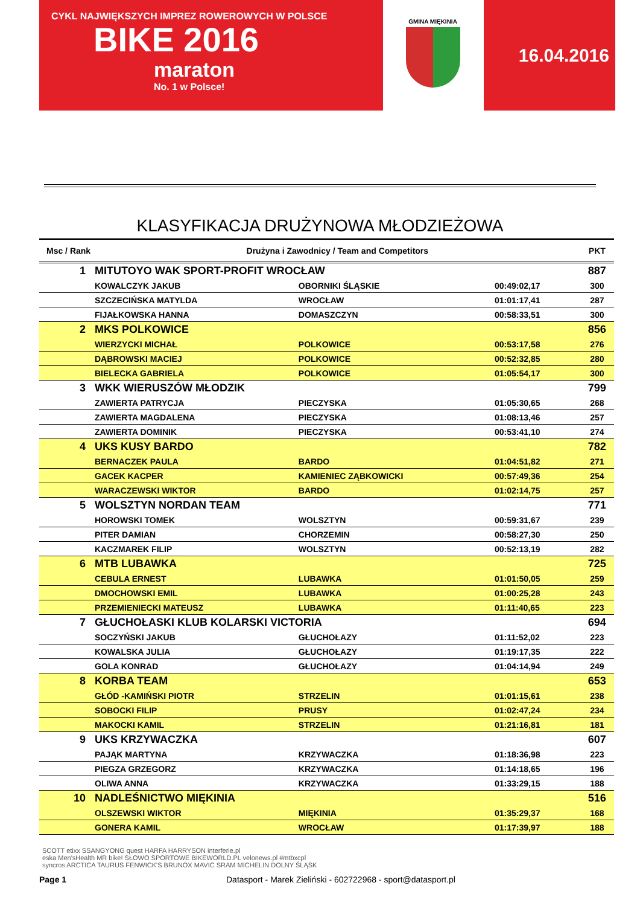CYKL NAJWIĘKSZYCH IMPREZ ROWEROWYCH W POLSCE
BIKE 2016
maraton
No. 1 w Polsce!
GMINA MIĘKINIA
16.04.2016
KLASYFIKACJA DRUŻYNOWA MŁODZIEŻOWA
| Msc / Rank | Drużyna i Zawodnicy / Team and Competitors | | | PKT |
| --- | --- | --- | --- | --- |
| 1 | MITUTOYO WAK SPORT-PROFIT WROCŁAW | | | 887 |
| | KOWALCZYK JAKUB | OBORNIKI ŚLĄSKIE | 00:49:02,17 | 300 |
| | SZCZECIŃSKA MATYLDA | WROCŁAW | 01:01:17,41 | 287 |
| | FIJAŁKOWSKA HANNA | DOMASZCZYN | 00:58:33,51 | 300 |
| 2 | MKS POLKOWICE | | | 856 |
| | WIERZYCKI MICHAŁ | POLKOWICE | 00:53:17,58 | 276 |
| | DĄBROWSKI MACIEJ | POLKOWICE | 00:52:32,85 | 280 |
| | BIELECKA GABRIELA | POLKOWICE | 01:05:54,17 | 300 |
| 3 | WKK WIERUSZÓW MŁODZIK | | | 799 |
| | ZAWIERTA PATRYCJA | PIECZYSKA | 01:05:30,65 | 268 |
| | ZAWIERTA MAGDALENA | PIECZYSKA | 01:08:13,46 | 257 |
| | ZAWIERTA DOMINIK | PIECZYSKA | 00:53:41,10 | 274 |
| 4 | UKS KUSY BARDO | | | 782 |
| | BERNACZEK PAULA | BARDO | 01:04:51,82 | 271 |
| | GACEK KACPER | KAMIENIEC ZĄBKOWICKI | 00:57:49,36 | 254 |
| | WARACZEWSKI WIKTOR | BARDO | 01:02:14,75 | 257 |
| 5 | WOLSZTYN NORDAN TEAM | | | 771 |
| | HOROWSKI TOMEK | WOLSZTYN | 00:59:31,67 | 239 |
| | PITER DAMIAN | CHORZEMIN | 00:58:27,30 | 250 |
| | KACZMAREK FILIP | WOLSZTYN | 00:52:13,19 | 282 |
| 6 | MTB LUBAWKA | | | 725 |
| | CEBULA ERNEST | LUBAWKA | 01:01:50,05 | 259 |
| | DMOCHOWSKI EMIL | LUBAWKA | 01:00:25,28 | 243 |
| | PRZEMIENIECKI MATEUSZ | LUBAWKA | 01:11:40,65 | 223 |
| 7 | GŁUCHOŁASKI KLUB KOLARSKI VICTORIA | | | 694 |
| | SOCZYŃSKI JAKUB | GŁUCHOŁAZY | 01:11:52,02 | 223 |
| | KOWALSKA JULIA | GŁUCHOŁAZY | 01:19:17,35 | 222 |
| | GOLA KONRAD | GŁUCHOŁAZY | 01:04:14,94 | 249 |
| 8 | KORBA TEAM | | | 653 |
| | GŁÓD -KAMIŃSKI PIOTR | STRZELIN | 01:01:15,61 | 238 |
| | SOBOCKI FILIP | PRUSY | 01:02:47,24 | 234 |
| | MAKOCKI KAMIL | STRZELIN | 01:21:16,81 | 181 |
| 9 | UKS KRZYWACZKA | | | 607 |
| | PAJĄK MARTYNA | KRZYWACZKA | 01:18:36,98 | 223 |
| | PIEGZA GRZEGORZ | KRZYWACZKA | 01:14:18,65 | 196 |
| | OLIWA ANNA | KRZYWACZKA | 01:33:29,15 | 188 |
| 10 | NADLEŚNICTWO MIĘKINIA | | | 516 |
| | OLSZEWSKI WIKTOR | MIĘKINIA | 01:35:29,37 | 168 |
| | GONERA KAMIL | WROCŁAW | 01:17:39,97 | 188 |
SCOTT etixx SSANGYONG quest HARFA HARRYSON interferie.pl
eska Men'sHealth MR bike! SŁOWO SPORTOWE BIKEWORLD.PL velonews.pl #mtbxcpl
syncros ARCTICA TAURUS FENWICK'S BRUNOX MAVIC SRAM MICHELIN DOLNY ŚLĄSK
Page 1 Datasport - Marek Zieliński - 602722968 - sport@datasport.pl